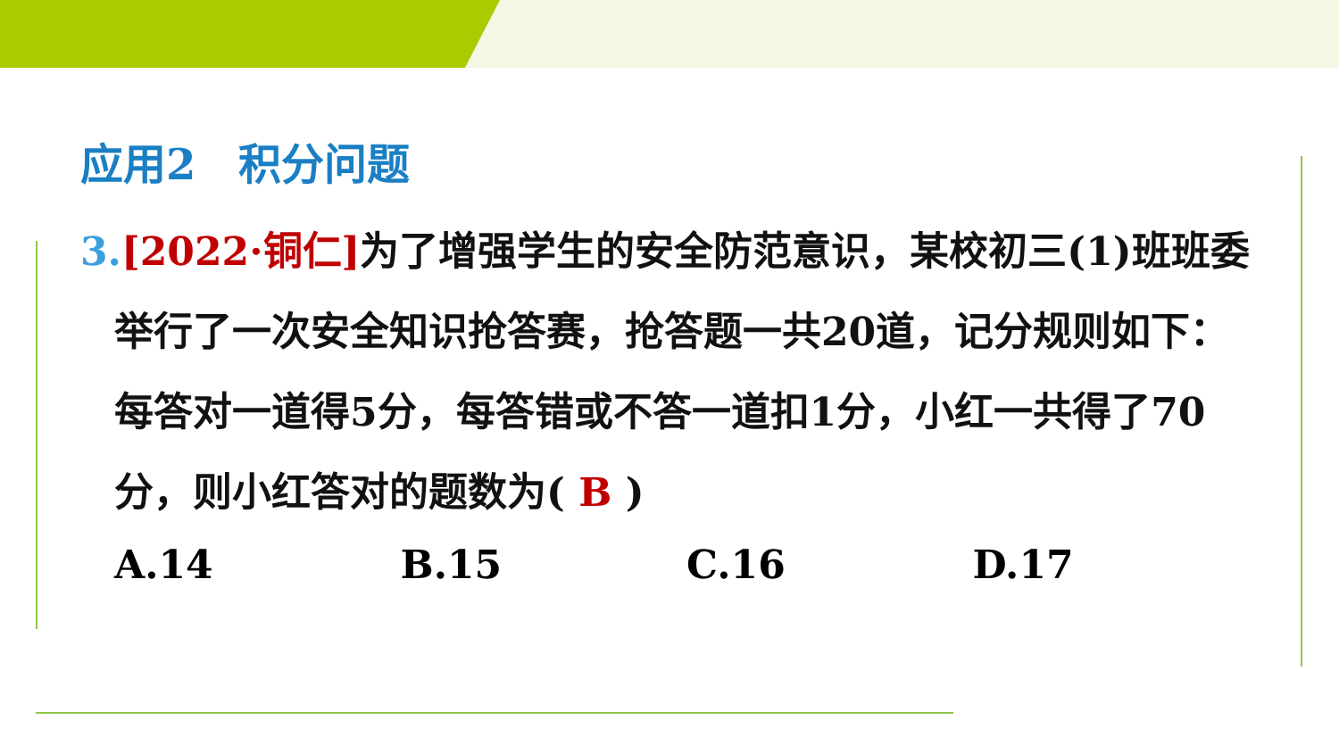应用2　积分问题
3.[2022·铜仁] 为了增强学生的安全防范意识，某校初三(1)班班委举行了一次安全知识抢答赛，抢答题一共20道，记分规则如下：每答对一道得5分，每答错或不答一道扣1分，小红一共得了70分，则小红答对的题数为( B )
A.14 B.15 C.16 D.17